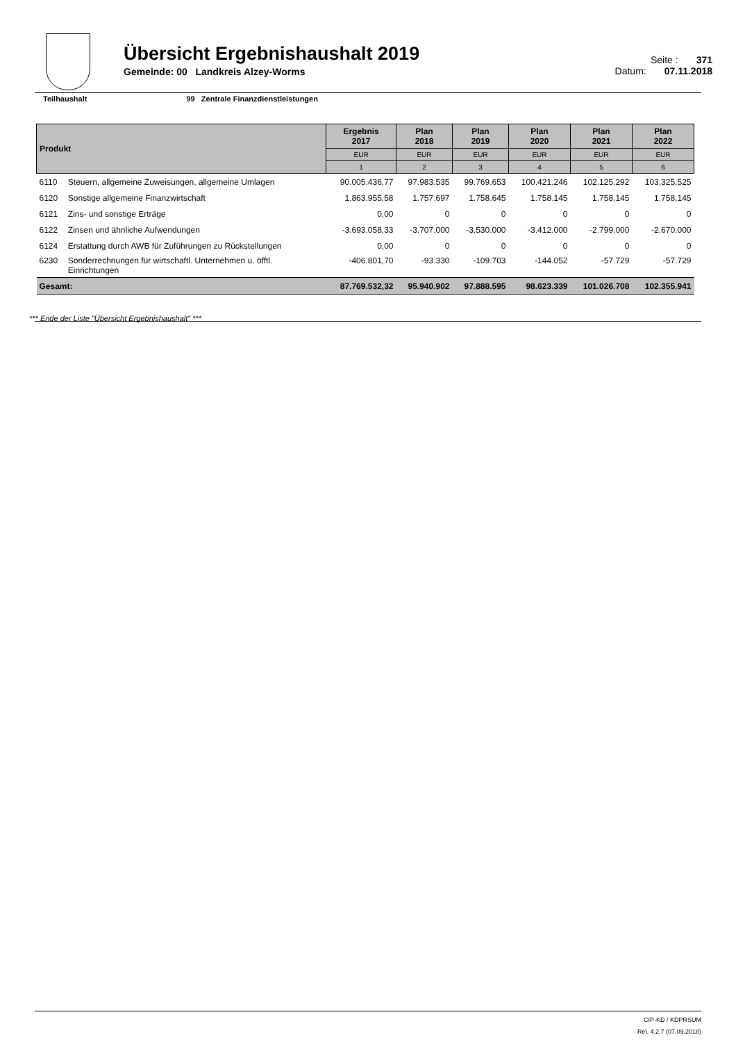Übersicht Ergebnishaushalt 2019
Gemeinde: 00 Landkreis Alzey-Worms
Seite : 371
Datum: 07.11.2018
Teilhaushalt 99 Zentrale Finanzdienstleistungen
| Produkt | | Ergebnis 2017 | Plan 2018 | Plan 2019 | Plan 2020 | Plan 2021 | Plan 2022 |
| --- | --- | --- | --- | --- | --- | --- | --- |
| | | EUR | EUR | EUR | EUR | EUR | EUR |
| | | 1 | 2 | 3 | 4 | 5 | 6 |
| 6110 | Steuern, allgemeine Zuweisungen, allgemeine Umlagen | 90.005.436,77 | 97.983.535 | 99.769.653 | 100.421.246 | 102.125.292 | 103.325.525 |
| 6120 | Sonstige allgemeine Finanzwirtschaft | 1.863.955,58 | 1.757.697 | 1.758.645 | 1.758.145 | 1.758.145 | 1.758.145 |
| 6121 | Zins- und sonstige Erträge | 0,00 | 0 | 0 | 0 | 0 | 0 |
| 6122 | Zinsen und ähnliche Aufwendungen | -3.693.058,33 | -3.707.000 | -3.530.000 | -3.412.000 | -2.799.000 | -2.670.000 |
| 6124 | Erstattung durch AWB für Zuführungen zu Rückstellungen | 0,00 | 0 | 0 | 0 | 0 | 0 |
| 6230 | Sonderrechnungen für wirtschaftl. Unternehmen u. öfftl. Einrichtungen | -406.801,70 | -93.330 | -109.703 | -144.052 | -57.729 | -57.729 |
| Gesamt: | | 87.769.532,32 | 95.940.902 | 97.888.595 | 98.623.339 | 101.026.708 | 102.355.941 |
*** Ende der Liste "Übersicht Ergebnishaushalt" ***
CIP-KD / KDPRSUM
Rel. 4.2.7 (07.09.2018)